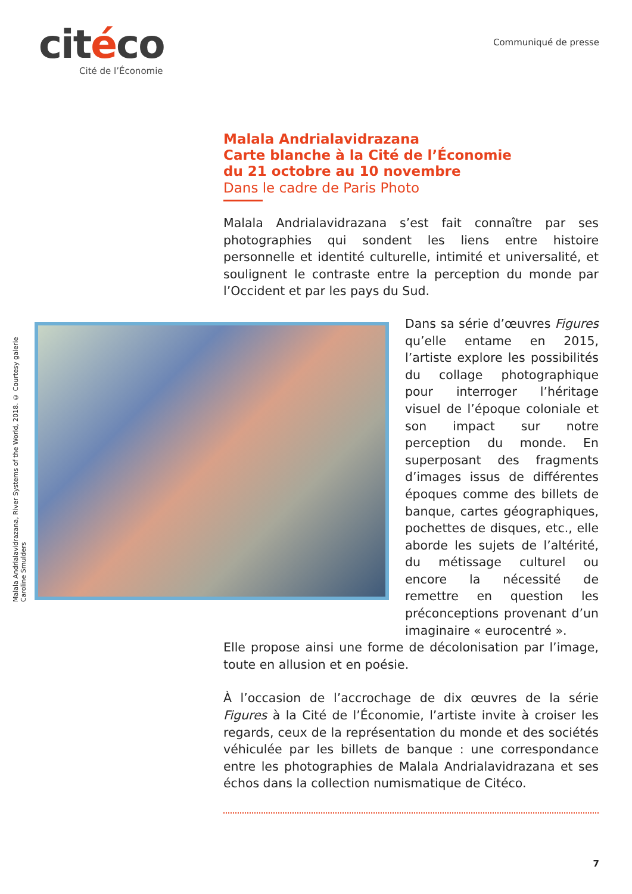citéco
Cité de l’Économie
Communiqué de presse
Malala Andrialavidrazana, River Systems of the World, 2018. © Courtesy galerie Caroline Smulders
Malala Andrialavidrazana
Carte blanche à la Cité de l’Économie
du 21 octobre au 10 novembre
Dans le cadre de Paris Photo
Malala Andrialavidrazana s’est fait connaître par ses photographies qui sondent les liens entre histoire personnelle et identité culturelle, intimité et universalité, et soulignent le contraste entre la perception du monde par l’Occident et par les pays du Sud.
Dans sa série d’œuvres Figures qu’elle entame en 2015, l’artiste explore les possibilités du collage photographique pour interroger l’héritage visuel de l’époque coloniale et son impact sur notre perception du monde. En superposant des fragments d’images issus de différentes époques comme des billets de banque, cartes géographiques, pochettes de disques, etc., elle aborde les sujets de l’altérité, du métissage culturel ou encore la nécessité de remettre en question les préconceptions provenant d’un imaginaire « eurocentré ».
Elle propose ainsi une forme de décolonisation par l’image, toute en allusion et en poésie.
À l’occasion de l’accrochage de dix œuvres de la série Figures à la Cité de l’Économie, l’artiste invite à croiser les regards, ceux de la représentation du monde et des sociétés véhiculée par les billets de banque : une correspondance entre les photographies de Malala Andrialavidrazana et ses échos dans la collection numismatique de Citéco.
7